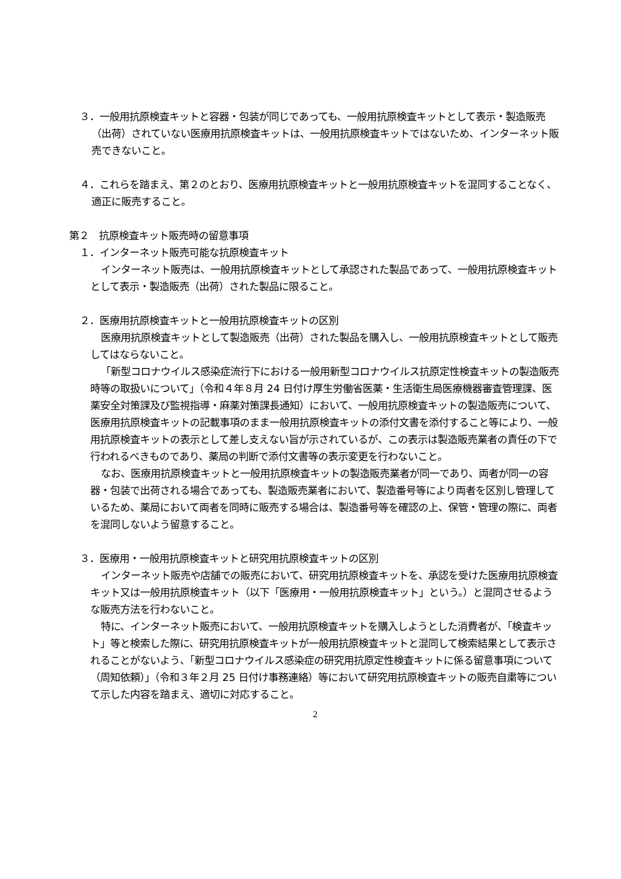３．一般用抗原検査キットと容器・包装が同じであっても、一般用抗原検査キットとして表示・製造販売（出荷）されていない医療用抗原検査キットは、一般用抗原検査キットではないため、インターネット販売できないこと。
４．これらを踏まえ、第２のとおり、医療用抗原検査キットと一般用抗原検査キットを混同することなく、適正に販売すること。
第２　抗原検査キット販売時の留意事項
１．インターネット販売可能な抗原検査キット
インターネット販売は、一般用抗原検査キットとして承認された製品であって、一般用抗原検査キットとして表示・製造販売（出荷）された製品に限ること。
２．医療用抗原検査キットと一般用抗原検査キットの区別
医療用抗原検査キットとして製造販売（出荷）された製品を購入し、一般用抗原検査キットとして販売してはならないこと。
「新型コロナウイルス感染症流行下における一般用新型コロナウイルス抗原定性検査キットの製造販売時等の取扱いについて」（令和４年８月 24 日付け厚生労働省医薬・生活衛生局医療機器審査管理課、医薬安全対策課及び監視指導・麻薬対策課長通知）において、一般用抗原検査キットの製造販売について、医療用抗原検査キットの記載事項のまま一般用抗原検査キットの添付文書を添付すること等により、一般用抗原検査キットの表示として差し支えない旨が示されているが、この表示は製造販売業者の責任の下で行われるべきものであり、薬局の判断で添付文書等の表示変更を行わないこと。
なお、医療用抗原検査キットと一般用抗原検査キットの製造販売業者が同一であり、両者が同一の容器・包装で出荷される場合であっても、製造販売業者において、製造番号等により両者を区別し管理しているため、薬局において両者を同時に販売する場合は、製造番号等を確認の上、保管・管理の際に、両者を混同しないよう留意すること。
３．医療用・一般用抗原検査キットと研究用抗原検査キットの区別
インターネット販売や店舗での販売において、研究用抗原検査キットを、承認を受けた医療用抗原検査キット又は一般用抗原検査キット（以下「医療用・一般用抗原検査キット」という。）と混同させるような販売方法を行わないこと。
特に、インターネット販売において、一般用抗原検査キットを購入しようとした消費者が、「検査キット」等と検索した際に、研究用抗原検査キットが一般用抗原検査キットと混同して検索結果として表示されることがないよう、「新型コロナウイルス感染症の研究用抗原定性検査キットに係る留意事項について（周知依頼）」（令和３年２月 25 日付け事務連絡）等において研究用抗原検査キットの販売自粛等について示した内容を踏まえ、適切に対応すること。
2